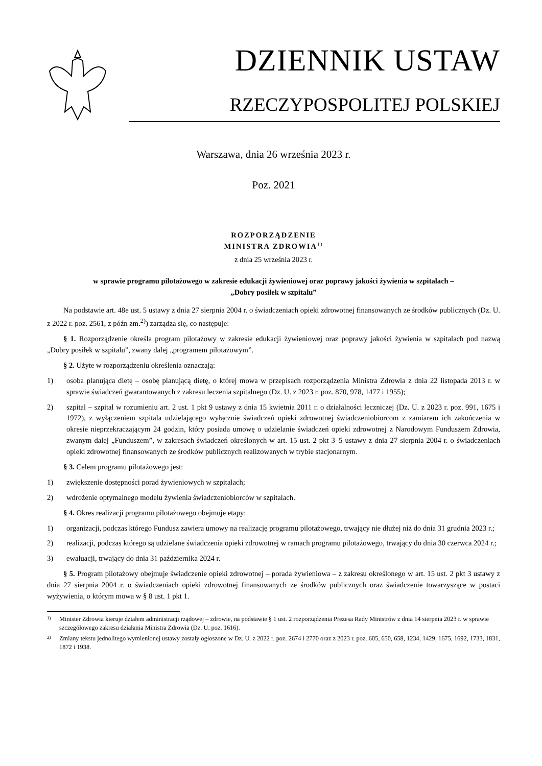DZIENNIK USTAW
RZECZYPOSPOLITEJ POLSKIEJ
Warszawa, dnia 26 września 2023 r.
Poz. 2021
ROZPORZĄDZENIE
MINISTRA ZDROWIA<sup>1)</sup>
z dnia 25 września 2023 r.
w sprawie programu pilotażowego w zakresie edukacji żywieniowej oraz poprawy jakości żywienia w szpitalach –
„Dobry posiłek w szpitalu”
Na podstawie art. 48e ust. 5 ustawy z dnia 27 sierpnia 2004 r. o świadczeniach opieki zdrowotnej finansowanych ze środków publicznych (Dz. U. z 2022 r. poz. 2561, z późn zm.<sup>2)</sup>) zarządza się, co następuje:
§ 1. Rozporządzenie określa program pilotażowy w zakresie edukacji żywieniowej oraz poprawy jakości żywienia w szpitalach pod nazwą „Dobry posiłek w szpitalu”, zwany dalej „programem pilotażowym”.
§ 2. Użyte w rozporządzeniu określenia oznaczają:
1) osoba planująca dietę – osobę planującą dietę, o której mowa w przepisach rozporządzenia Ministra Zdrowia z dnia 22 listopada 2013 r. w sprawie świadczeń gwarantowanych z zakresu leczenia szpitalnego (Dz. U. z 2023 r. poz. 870, 978, 1477 i 1955);
2) szpital – szpital w rozumieniu art. 2 ust. 1 pkt 9 ustawy z dnia 15 kwietnia 2011 r. o działalności leczniczej (Dz. U. z 2023 r. poz. 991, 1675 i 1972), z wyłączeniem szpitala udzielającego wyłącznie świadczeń opieki zdrowotnej świadczeniobiorcom z zamiarem ich zakończenia w okresie nieprzekraczającym 24 godzin, który posiada umowę o udzielanie świadczeń opieki zdrowotnej z Narodowym Funduszem Zdrowia, zwanym dalej „Funduszem”, w zakresach świadczeń określonych w art. 15 ust. 2 pkt 3–5 ustawy z dnia 27 sierpnia 2004 r. o świadczeniach opieki zdrowotnej finansowanych ze środków publicznych realizowanych w trybie stacjonarnym.
§ 3. Celem programu pilotażowego jest:
1) zwiększenie dostępności porad żywieniowych w szpitalach;
2) wdrożenie optymalnego modelu żywienia świadczeniobiorców w szpitalach.
§ 4. Okres realizacji programu pilotażowego obejmuje etapy:
1) organizacji, podczas którego Fundusz zawiera umowy na realizację programu pilotażowego, trwający nie dłużej niż do dnia 31 grudnia 2023 r.;
2) realizacji, podczas którego są udzielane świadczenia opieki zdrowotnej w ramach programu pilotażowego, trwający do dnia 30 czerwca 2024 r.;
3) ewaluacji, trwający do dnia 31 października 2024 r.
§ 5. Program pilotażowy obejmuje świadczenie opieki zdrowotnej – porada żywieniowa – z zakresu określonego w art. 15 ust. 2 pkt 3 ustawy z dnia 27 sierpnia 2004 r. o świadczeniach opieki zdrowotnej finansowanych ze środków publicznych oraz świadczenie towarzyszące w postaci wyżywienia, o którym mowa w § 8 ust. 1 pkt 1.
1) Minister Zdrowia kieruje działem administracji rządowej – zdrowie, na podstawie § 1 ust. 2 rozporządzenia Prezesa Rady Ministrów z dnia 14 sierpnia 2023 r. w sprawie szczegółowego zakresu działania Ministra Zdrowia (Dz. U. poz. 1616).
2) Zmiany tekstu jednolitego wymienionej ustawy zostały ogłoszone w Dz. U. z 2022 r. poz. 2674 i 2770 oraz z 2023 r. poz. 605, 650, 658, 1234, 1429, 1675, 1692, 1733, 1831, 1872 i 1938.